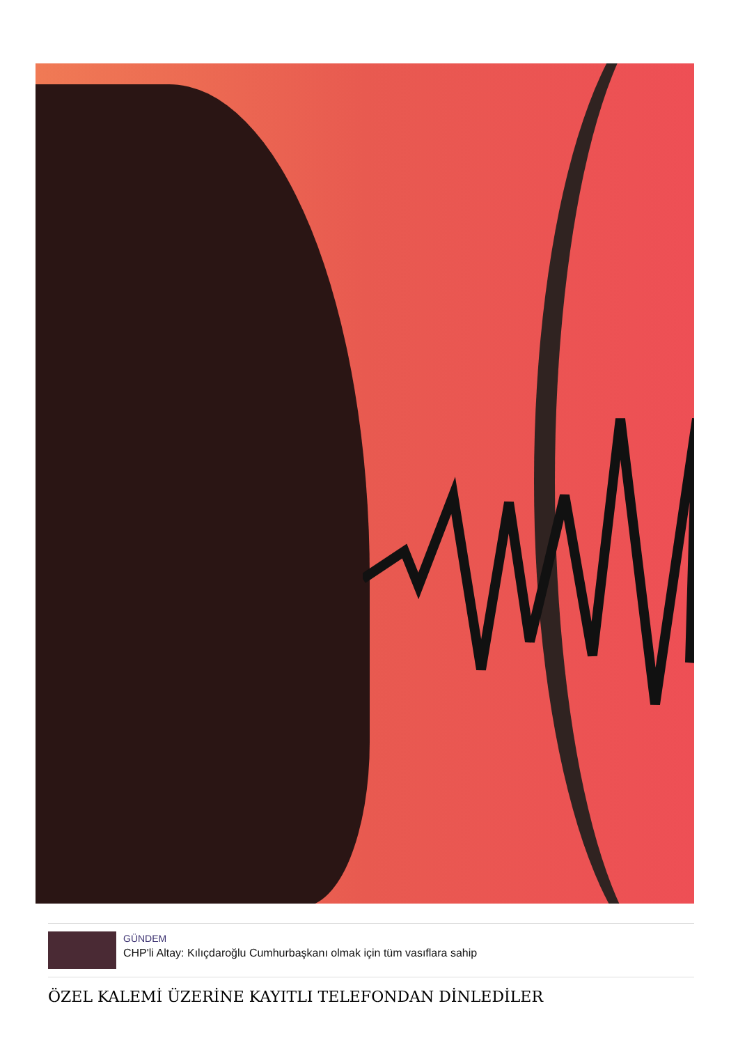GÜNDEM
CHP'li Altay: Kılıçdaroğlu Cumhurbaşkanı olmak için tüm vasıflara sahip
ÖZEL KALEMİ ÜZERİNE KAYITLI TELEFONDAN DİNLEDİLER